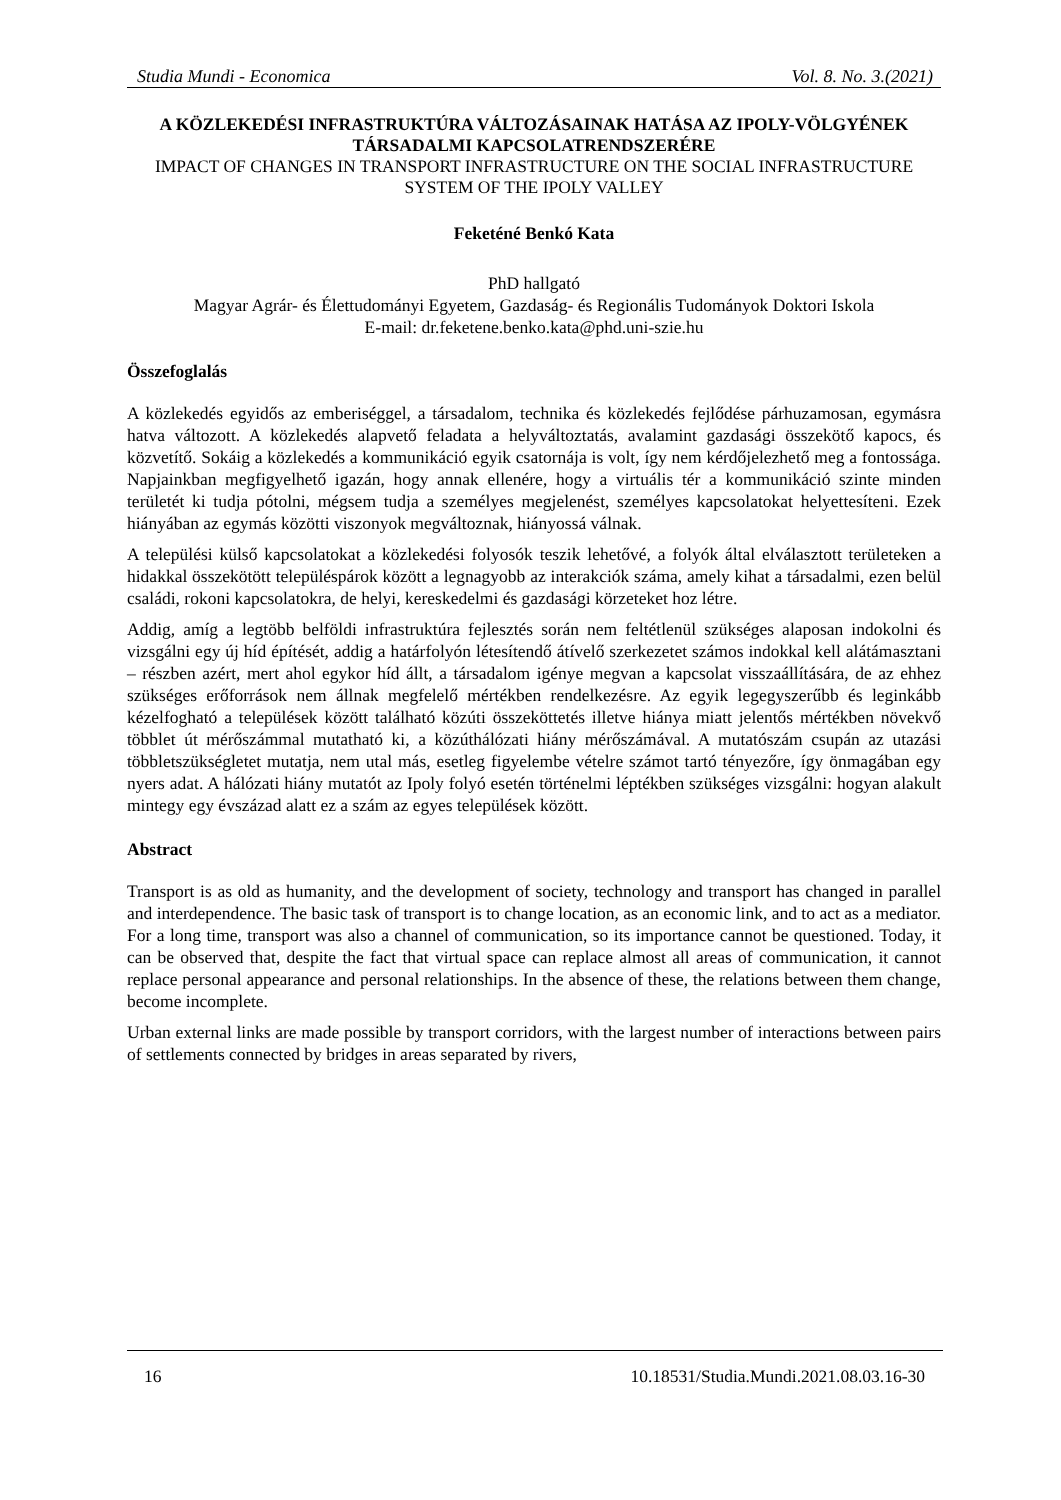Studia Mundi - Economica Vol. 8. No. 3.(2021)
A KÖZLEKEDÉSI INFRASTRUKTÚRA VÁLTOZÁSAINAK HATÁSA AZ IPOLY-VÖLGYÉNEK TÁRSADALMI KAPCSOLATRENDSZERÉRE
IMPACT OF CHANGES IN TRANSPORT INFRASTRUCTURE ON THE SOCIAL INFRASTRUCTURE SYSTEM OF THE IPOLY VALLEY
Feketéné Benkó Kata
PhD hallgató
Magyar Agrár- és Élettudományi Egyetem, Gazdaság- és Regionális Tudományok Doktori Iskola
E-mail: dr.feketene.benko.kata@phd.uni-szie.hu
Összefoglalás
A közlekedés egyidős az emberiséggel, a társadalom, technika és közlekedés fejlődése párhuzamosan, egymásra hatva változott. A közlekedés alapvető feladata a helyváltoztatás, avalamint gazdasági összekötő kapocs, és közvetítő. Sokáig a közlekedés a kommunikáció egyik csatornája is volt, így nem kérdőjelezhető meg a fontossága. Napjainkban megfigyelhető igazán, hogy annak ellenére, hogy a virtuális tér a kommunikáció szinte minden területét ki tudja pótolni, mégsem tudja a személyes megjelenést, személyes kapcsolatokat helyettesíteni. Ezek hiányában az egymás közötti viszonyok megváltoznak, hiányossá válnak.
A települési külső kapcsolatokat a közlekedési folyosók teszik lehetővé, a folyók által elválasztott területeken a hidakkal összekötött településpárok között a legnagyobb az interakciók száma, amely kihat a társadalmi, ezen belül családi, rokoni kapcsolatokra, de helyi, kereskedelmi és gazdasági körzeteket hoz létre.
Addig, amíg a legtöbb belföldi infrastruktúra fejlesztés során nem feltétlenül szükséges alaposan indokolni és vizsgálni egy új híd építését, addig a határfolyón létesítendő átívelő szerkezetet számos indokkal kell alátámasztani – részben azért, mert ahol egykor híd állt, a társadalom igénye megvan a kapcsolat visszaállítására, de az ehhez szükséges erőforrások nem állnak megfelelő mértékben rendelkezésre. Az egyik legegyszerűbb és leginkább kézelfogható a települések között található közúti összeköttetés illetve hiánya miatt jelentős mértékben növekvő többlet út mérőszámmal mutatható ki, a közúthálózati hiány mérőszámával. A mutatószám csupán az utazási többletszükségletet mutatja, nem utal más, esetleg figyelembe vételre számot tartó tényezőre, így önmagában egy nyers adat. A hálózati hiány mutatót az Ipoly folyó esetén történelmi léptékben szükséges vizsgálni: hogyan alakult mintegy egy évszázad alatt ez a szám az egyes települések között.
Abstract
Transport is as old as humanity, and the development of society, technology and transport has changed in parallel and interdependence. The basic task of transport is to change location, as an economic link, and to act as a mediator. For a long time, transport was also a channel of communication, so its importance cannot be questioned. Today, it can be observed that, despite the fact that virtual space can replace almost all areas of communication, it cannot replace personal appearance and personal relationships. In the absence of these, the relations between them change, become incomplete.
Urban external links are made possible by transport corridors, with the largest number of interactions between pairs of settlements connected by bridges in areas separated by rivers,
16 10.18531/Studia.Mundi.2021.08.03.16-30